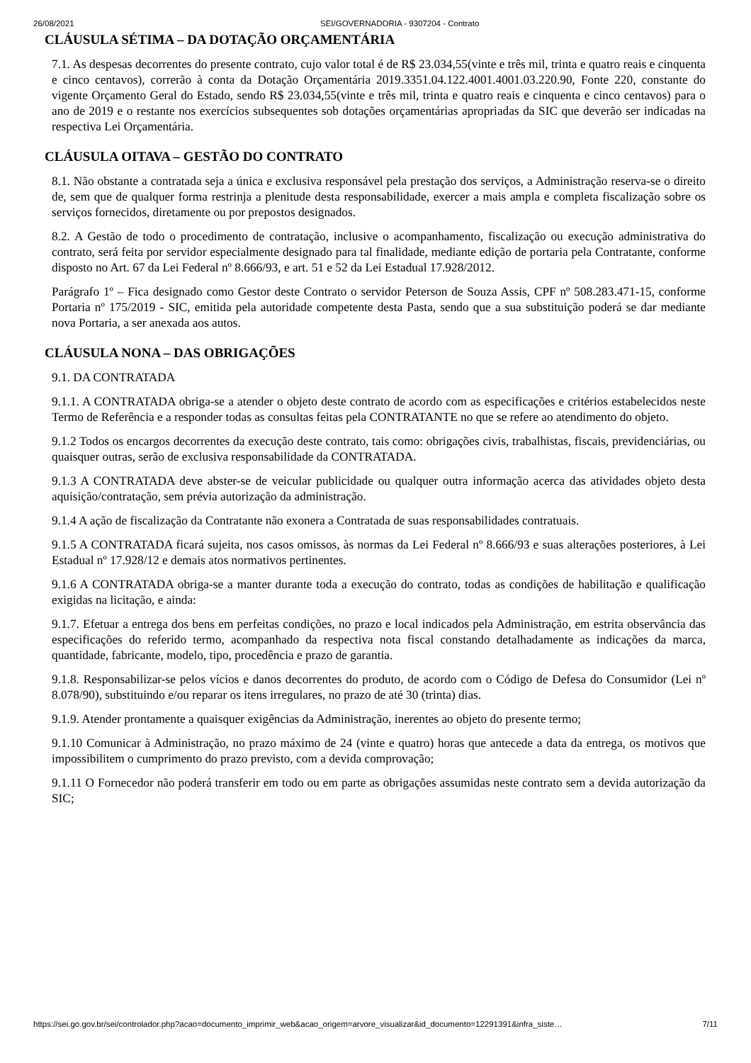26/08/2021 SEI/GOVERNADORIA - 9307204 - Contrato
CLÁUSULA SÉTIMA – DA DOTAÇÃO ORÇAMENTÁRIA
7.1. As despesas decorrentes do presente contrato, cujo valor total é de R$ 23.034,55(vinte e três mil, trinta e quatro reais e cinquenta e cinco centavos), correrão à conta da Dotação Orçamentária 2019.3351.04.122.4001.4001.03.220.90, Fonte 220, constante do vigente Orçamento Geral do Estado, sendo R$ 23.034,55(vinte e três mil, trinta e quatro reais e cinquenta e cinco centavos) para o ano de 2019 e o restante nos exercícios subsequentes sob dotações orçamentárias apropriadas da SIC que deverão ser indicadas na respectiva Lei Orçamentária.
CLÁUSULA OITAVA – GESTÃO DO CONTRATO
8.1. Não obstante a contratada seja a única e exclusiva responsável pela prestação dos serviços, a Administração reserva-se o direito de, sem que de qualquer forma restrinja a plenitude desta responsabilidade, exercer a mais ampla e completa fiscalização sobre os serviços fornecidos, diretamente ou por prepostos designados.
8.2. A Gestão de todo o procedimento de contratação, inclusive o acompanhamento, fiscalização ou execução administrativa do contrato, será feita por servidor especialmente designado para tal finalidade, mediante edição de portaria pela Contratante, conforme disposto no Art. 67 da Lei Federal nº 8.666/93, e art. 51 e 52 da Lei Estadual 17.928/2012.
Parágrafo 1º – Fica designado como Gestor deste Contrato o servidor Peterson de Souza Assis, CPF nº 508.283.471-15, conforme Portaria nº 175/2019 - SIC, emitida pela autoridade competente desta Pasta, sendo que a sua substituição poderá se dar mediante nova Portaria, a ser anexada aos autos.
CLÁUSULA NONA – DAS OBRIGAÇÕES
9.1. DA CONTRATADA
9.1.1. A CONTRATADA obriga-se a atender o objeto deste contrato de acordo com as especificações e critérios estabelecidos neste Termo de Referência e a responder todas as consultas feitas pela CONTRATANTE no que se refere ao atendimento do objeto.
9.1.2 Todos os encargos decorrentes da execução deste contrato, tais como: obrigações civis, trabalhistas, fiscais, previdenciárias, ou quaisquer outras, serão de exclusiva responsabilidade da CONTRATADA.
9.1.3 A CONTRATADA deve abster-se de veicular publicidade ou qualquer outra informação acerca das atividades objeto desta aquisição/contratação, sem prévia autorização da administração.
9.1.4 A ação de fiscalização da Contratante não exonera a Contratada de suas responsabilidades contratuais.
9.1.5 A CONTRATADA ficará sujeita, nos casos omissos, às normas da Lei Federal nº 8.666/93 e suas alterações posteriores, à Lei Estadual nº 17.928/12 e demais atos normativos pertinentes.
9.1.6 A CONTRATADA obriga-se a manter durante toda a execução do contrato, todas as condições de habilitação e qualificação exigidas na licitação, e ainda:
9.1.7. Efetuar a entrega dos bens em perfeitas condições, no prazo e local indicados pela Administração, em estrita observância das especificações do referido termo, acompanhado da respectiva nota fiscal constando detalhadamente as indicações da marca, quantidade, fabricante, modelo, tipo, procedência e prazo de garantia.
9.1.8. Responsabilizar-se pelos vícios e danos decorrentes do produto, de acordo com o Código de Defesa do Consumidor (Lei nº 8.078/90), substituindo e/ou reparar os itens irregulares, no prazo de até 30 (trinta) dias.
9.1.9. Atender prontamente a quaisquer exigências da Administração, inerentes ao objeto do presente termo;
9.1.10 Comunicar à Administração, no prazo máximo de 24 (vinte e quatro) horas que antecede a data da entrega, os motivos que impossibilitem o cumprimento do prazo previsto, com a devida comprovação;
9.1.11 O Fornecedor não poderá transferir em todo ou em parte as obrigações assumidas neste contrato sem a devida autorização da SIC;
https://sei.go.gov.br/sei/controlador.php?acao=documento_imprimir_web&acao_origem=arvore_visualizar&id_documento=12291391&infra_siste… 7/11